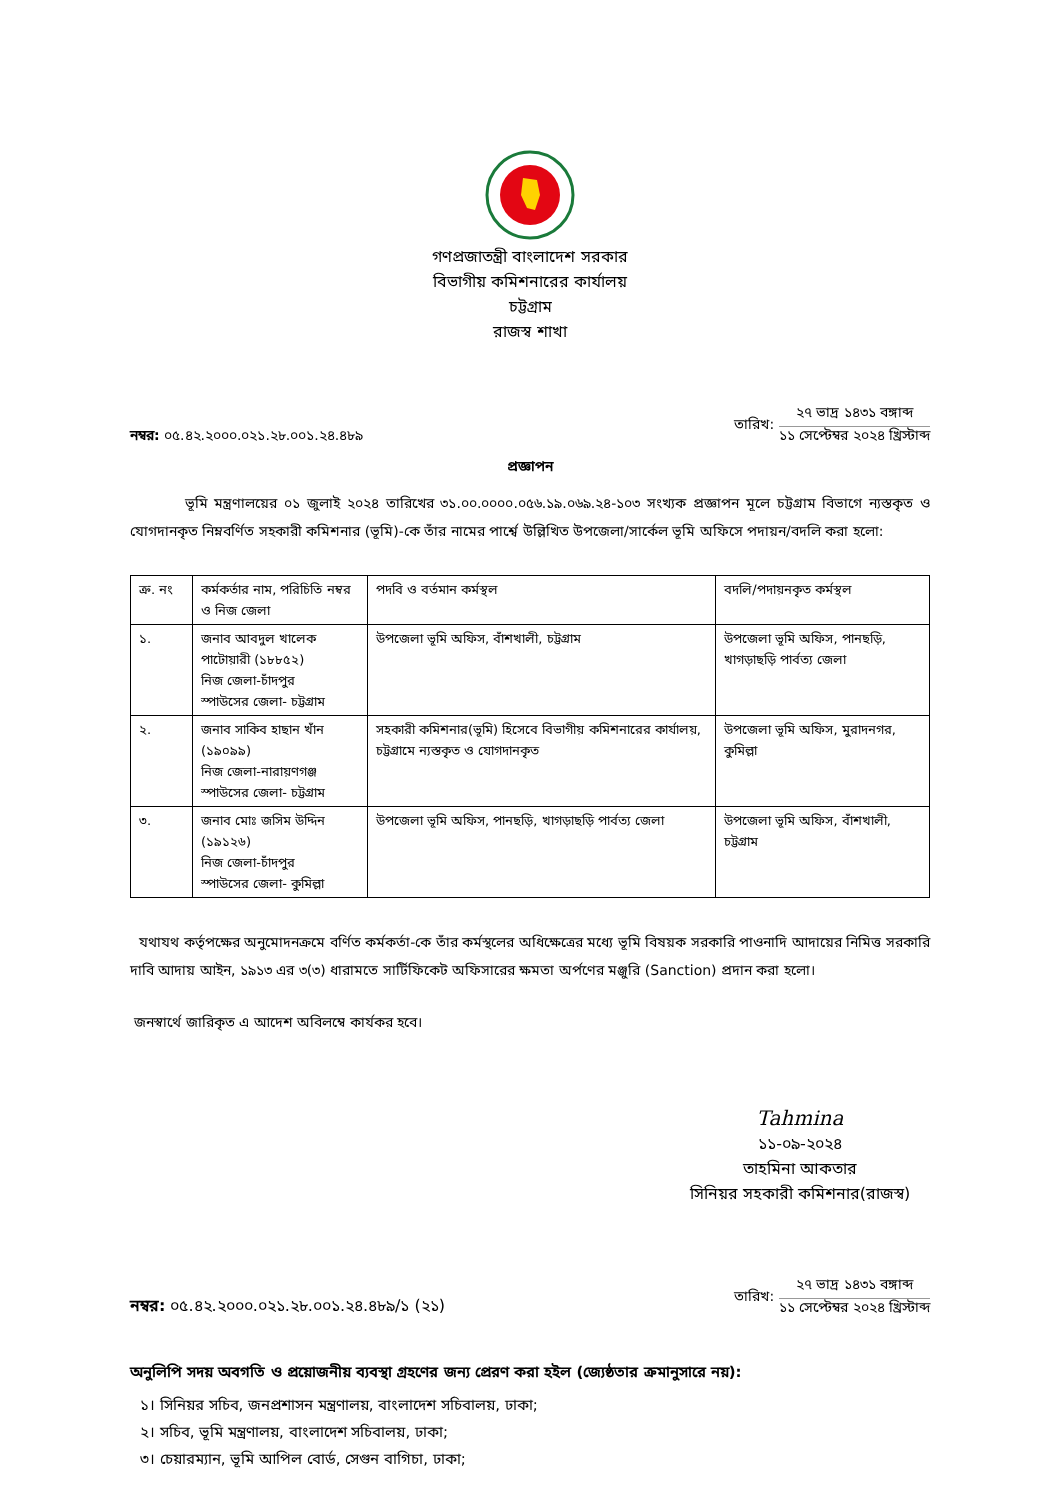গণপ্রজাতন্ত্রী বাংলাদেশ সরকার
বিভাগীয় কমিশনারের কার্যালয়
চট্টগ্রাম
রাজস্ব শাখা
নম্বর: ০৫.৪২.২০০০.০২১.২৮.০০১.২৪.৪৮৯
তারিখ:
২৭ ভাদ্র ১৪৩১ বঙ্গাব্দ
১১ সেপ্টেম্বর ২০২৪ খ্রিস্টাব্দ
প্রজ্ঞাপন
ভূমি মন্ত্রণালয়ের ০১ জুলাই ২০২৪ তারিখের ৩১.০০.০০০০.০৫৬.১৯.০৬৯.২৪-১০৩ সংখ্যক প্রজ্ঞাপন মূলে চট্টগ্রাম বিভাগে ন্যস্তকৃত ও যোগদানকৃত নিম্নবর্ণিত সহকারী কমিশনার (ভূমি)-কে তাঁর নামের পার্শ্বে উল্লিখিত উপজেলা/সার্কেল ভূমি অফিসে পদায়ন/বদলি করা হলো:
| ক্র. নং | কর্মকর্তার নাম, পরিচিতি নম্বর ও নিজ জেলা | পদবি ও বর্তমান কর্মস্থল | বদলি/পদায়নকৃত কর্মস্থল |
| --- | --- | --- | --- |
| ১. | জনাব আবদুল খালেক পাটোয়ারী (১৮৮৫২) নিজ জেলা-চাঁদপুর স্পাউসের জেলা- চট্টগ্রাম | উপজেলা ভূমি অফিস, বাঁশখালী, চট্টগ্রাম | উপজেলা ভূমি অফিস, পানছড়ি, খাগড়াছড়ি পার্বত্য জেলা |
| ২. | জনাব সাকিব হাছান খাঁন (১৯০৯৯) নিজ জেলা-নারায়ণগঞ্জ স্পাউসের জেলা- চট্টগ্রাম | সহকারী কমিশনার(ভূমি) হিসেবে বিভাগীয় কমিশনারের কার্যালয়, চট্টগ্রামে ন্যস্তকৃত ও যোগদানকৃত | উপজেলা ভূমি অফিস, মুরাদনগর, কুমিল্লা |
| ৩. | জনাব মোঃ জসিম উদ্দিন (১৯১২৬) নিজ জেলা-চাঁদপুর স্পাউসের জেলা- কুমিল্লা | উপজেলা ভূমি অফিস, পানছড়ি, খাগড়াছড়ি পার্বত্য জেলা | উপজেলা ভূমি অফিস, বাঁশখালী, চট্টগ্রাম |
যথাযথ কর্তৃপক্ষের অনুমোদনক্রমে বর্ণিত কর্মকর্তা-কে তাঁর কর্মস্থলের অধিক্ষেত্রের মধ্যে ভূমি বিষয়ক সরকারি পাওনাদি আদায়ের নিমিত্ত সরকারি দাবি আদায় আইন, ১৯১৩ এর ৩(৩) ধারামতে সার্টিফিকেট অফিসারের ক্ষমতা অর্পণের মঞ্জুরি (Sanction) প্রদান করা হলো।
জনস্বার্থে জারিকৃত এ আদেশ অবিলম্বে কার্যকর হবে।
Tahmina
১১-০৯-২০২৪
তাহমিনা আকতার
সিনিয়র সহকারী কমিশনার(রাজস্ব)
নম্বর: ০৫.৪২.২০০০.০২১.২৮.০০১.২৪.৪৮৯/১ (২১)
তারিখ:
২৭ ভাদ্র ১৪৩১ বঙ্গাব্দ
১১ সেপ্টেম্বর ২০২৪ খ্রিস্টাব্দ
অনুলিপি সদয় অবগতি ও প্রয়োজনীয় ব্যবস্থা গ্রহণের জন্য প্রেরণ করা হইল (জ্যেষ্ঠতার ক্রমানুসারে নয়):
১। সিনিয়র সচিব, জনপ্রশাসন মন্ত্রণালয়, বাংলাদেশ সচিবালয়, ঢাকা;
২। সচিব, ভূমি মন্ত্রণালয়, বাংলাদেশ সচিবালয়, ঢাকা;
৩। চেয়ারম্যান, ভূমি আপিল বোর্ড, সেগুন বাগিচা, ঢাকা;